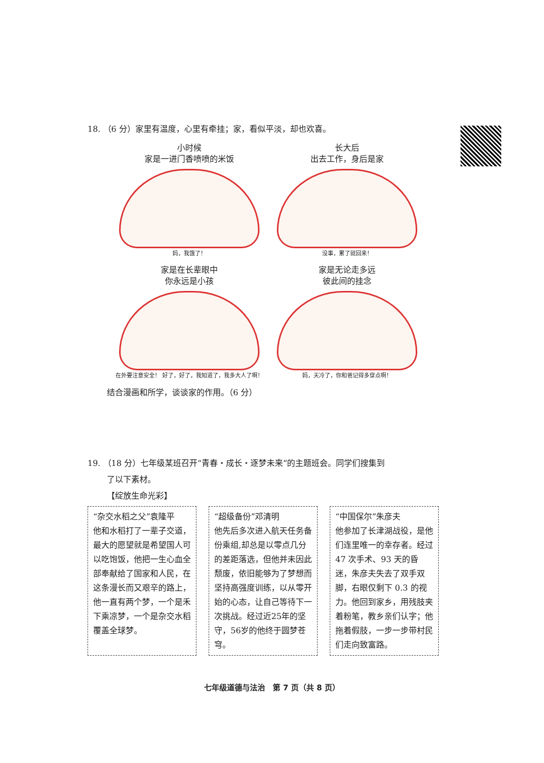18. （6 分）家里有温度，心里有牵挂；家，看似平淡，却也欢喜。
小时候
家是一进门香喷喷的米饭
妈，我饿了！
长大后
出去工作，身后是家
没事，累了就回来！
家是在长辈眼中
你永远是小孩
在外要注意安全！ 好了，好了，我知道了，我多大人了啊！
家是无论走多远
彼此间的挂念
妈，天冷了，你和爸记得多穿点啊！
结合漫画和所学，谈谈家的作用。（6 分）
19. （18 分）七年级某班召开“青春・成长・逐梦未来”的主题班会。同学们搜集到
了以下素材。
【绽放生命光彩】
“杂交水稻之父”袁隆平
他和水稻打了一辈子交道，最大的愿望就是希望国人可以吃饱饭，他把一生心血全部奉献给了国家和人民，在这条漫长而又艰辛的路上，他一直有两个梦，一个是禾下乘凉梦，一个是杂交水稻覆盖全球梦。
“超级备份”邓清明
他先后多次进入航天任务备份乘组,却总是以零点几分的差距落选，但他并未因此颓废，依旧能够为了梦想而坚持高强度训练，以从零开始的心态，让自己等待下一次挑战。经过近25年的坚守，56岁的他终于圆梦苍穹。
“中国保尔”朱彦夫
他参加了长津湖战役，是他们连里唯一的幸存者。经过 47 次手术、93 天的昏迷，朱彦夫失去了双手双脚，右眼仅剩下 0.3 的视力。他回到家乡，用残肢夹着粉笔，教乡亲们认字；他拖着假肢，一步一步带村民们走向致富路。
七年级道德与法治　第 7 页（共 8 页）